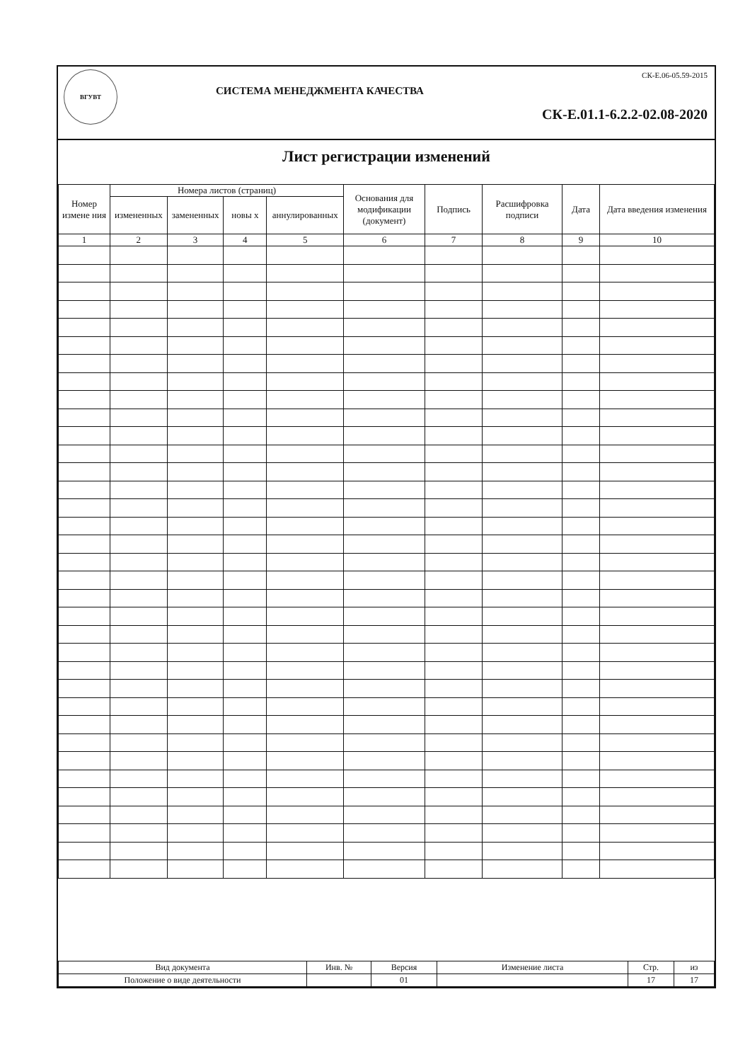ВГУВТ
СИСТЕМА МЕНЕДЖМЕНТА КАЧЕСТВА
СК-Е.06-05.59-2015
СК-Е.01.1-6.2.2-02.08-2020
Лист регистрации изменений
| Номер измене ния | Номера листов (страниц) | | | | Основания для модификации (документ) | Подпись | Расшифровка подписи | Дата | Дата введения изменения |
| --- | --- | --- | --- | --- | --- | --- | --- | --- | --- |
| | измененных | замененных | новы х | аннулированных | | | | | |
| 1 | 2 | 3 | 4 | 5 | 6 | 7 | 8 | 9 | 10 |
| Вид документа | Инв. № | Версия | Изменение листа | Стр. | из |
| Положение о виде деятельности | | 01 | | 17 | 17 |